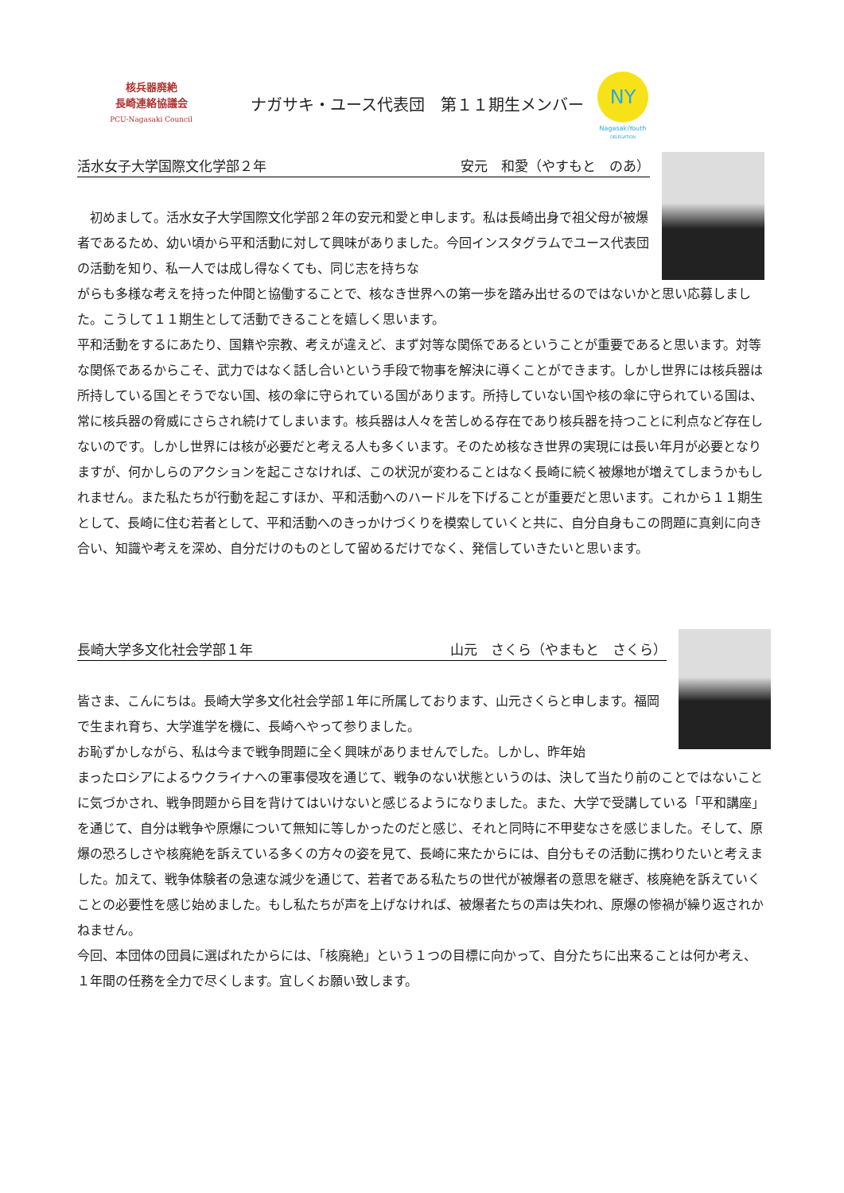核兵器廃絶
長崎連絡協議会
PCU-Nagasaki Council
ナガサキ・ユース代表団　第１１期生メンバー
NY
NagasakiYouth
DELEGATION
活水女子大学国際文化学部２年 安元　和愛（やすもと　のあ）
　初めまして。活水女子大学国際文化学部２年の安元和愛と申します。私は長崎出身で祖父母が被爆者であるため、幼い頃から平和活動に対して興味がありました。今回インスタグラムでユース代表団の活動を知り、私一人では成し得なくても、同じ志を持ちな
がらも多様な考えを持った仲間と協働することで、核なき世界への第一歩を踏み出せるのではないかと思い応募しました。こうして１１期生として活動できることを嬉しく思います。
平和活動をするにあたり、国籍や宗教、考えが違えど、まず対等な関係であるということが重要であると思います。対等な関係であるからこそ、武力ではなく話し合いという手段で物事を解決に導くことができます。しかし世界には核兵器は所持している国とそうでない国、核の傘に守られている国があります。所持していない国や核の傘に守られている国は、常に核兵器の脅威にさらされ続けてしまいます。核兵器は人々を苦しめる存在であり核兵器を持つことに利点など存在しないのです。しかし世界には核が必要だと考える人も多くいます。そのため核なき世界の実現には長い年月が必要となりますが、何かしらのアクションを起こさなければ、この状況が変わることはなく長崎に続く被爆地が増えてしまうかもしれません。また私たちが行動を起こすほか、平和活動へのハードルを下げることが重要だと思います。これから１１期生として、長崎に住む若者として、平和活動へのきっかけづくりを模索していくと共に、自分自身もこの問題に真剣に向き合い、知識や考えを深め、自分だけのものとして留めるだけでなく、発信していきたいと思います。
長崎大学多文化社会学部１年 山元　さくら（やまもと　さくら）
皆さま、こんにちは。長崎大学多文化社会学部１年に所属しております、山元さくらと申します。福岡で生まれ育ち、大学進学を機に、長崎へやって参りました。
お恥ずかしながら、私は今まで戦争問題に全く興味がありませんでした。しかし、昨年始
まったロシアによるウクライナへの軍事侵攻を通じて、戦争のない状態というのは、決して当たり前のことではないことに気づかされ、戦争問題から目を背けてはいけないと感じるようになりました。また、大学で受講している「平和講座」を通じて、自分は戦争や原爆について無知に等しかったのだと感じ、それと同時に不甲斐なさを感じました。そして、原爆の恐ろしさや核廃絶を訴えている多くの方々の姿を見て、長崎に来たからには、自分もその活動に携わりたいと考えました。加えて、戦争体験者の急速な減少を通じて、若者である私たちの世代が被爆者の意思を継ぎ、核廃絶を訴えていくことの必要性を感じ始めました。もし私たちが声を上げなければ、被爆者たちの声は失われ、原爆の惨禍が繰り返されかねません。
今回、本団体の団員に選ばれたからには、「核廃絶」という１つの目標に向かって、自分たちに出来ることは何か考え、１年間の任務を全力で尽くします。宜しくお願い致します。